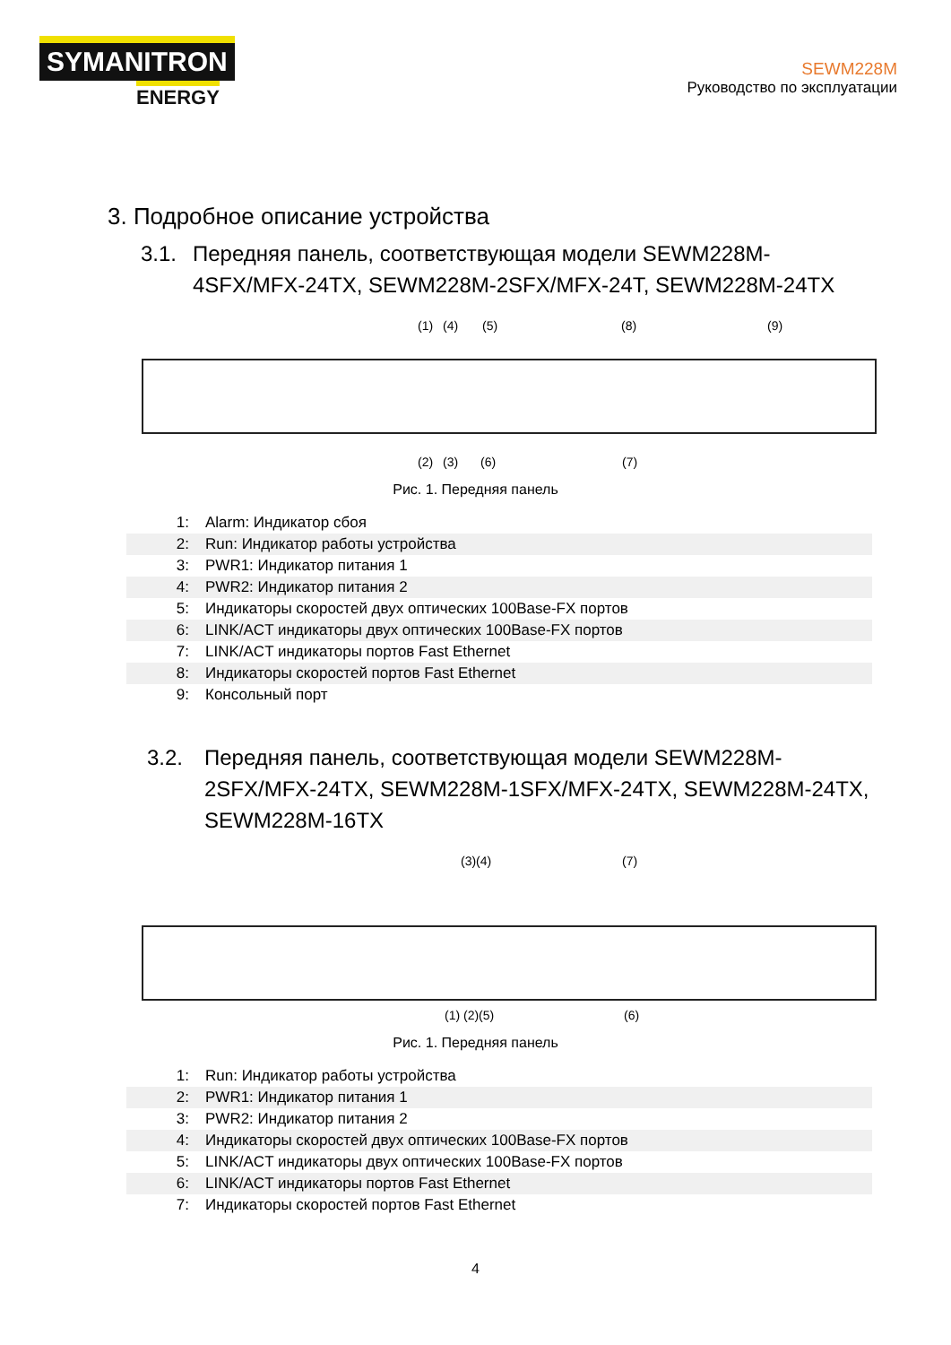SYMANITRON
ENERGY
SEWM228M
Руководство по эксплуатации
3. Подробное описание устройства
3.1. Передняя панель, соответствующая модели SEWM228M-4SFX/MFX-24TX, SEWM228M-2SFX/MFX-24T, SEWM228M-24TX
(1) (4) (5) (8) (9)
(2) (3) (6) (7)
Рис. 1. Передняя панель
| 1: | Alarm: Индикатор сбоя |
| 2: | Run: Индикатор работы устройства |
| 3: | PWR1: Индикатор питания 1 |
| 4: | PWR2: Индикатор питания 2 |
| 5: | Индикаторы скоростей двух оптических 100Base-FX портов |
| 6: | LINK/ACT индикаторы двух оптических 100Base-FX портов |
| 7: | LINK/ACT индикаторы портов Fast Ethernet |
| 8: | Индикаторы скоростей портов Fast Ethernet |
| 9: | Консольный порт |
3.2. Передняя панель, соответствующая модели SEWM228M-2SFX/MFX-24TX, SEWM228M-1SFX/MFX-24TX, SEWM228M-24TX, SEWM228M-16TX
(3)(4) (7)
(1) (2)(5) (6)
Рис. 1. Передняя панель
| 1: | Run: Индикатор работы устройства |
| 2: | PWR1: Индикатор питания 1 |
| 3: | PWR2: Индикатор питания 2 |
| 4: | Индикаторы скоростей двух оптических 100Base-FX портов |
| 5: | LINK/ACT индикаторы двух оптических 100Base-FX портов |
| 6: | LINK/ACT индикаторы портов Fast Ethernet |
| 7: | Индикаторы скоростей портов Fast Ethernet |
4